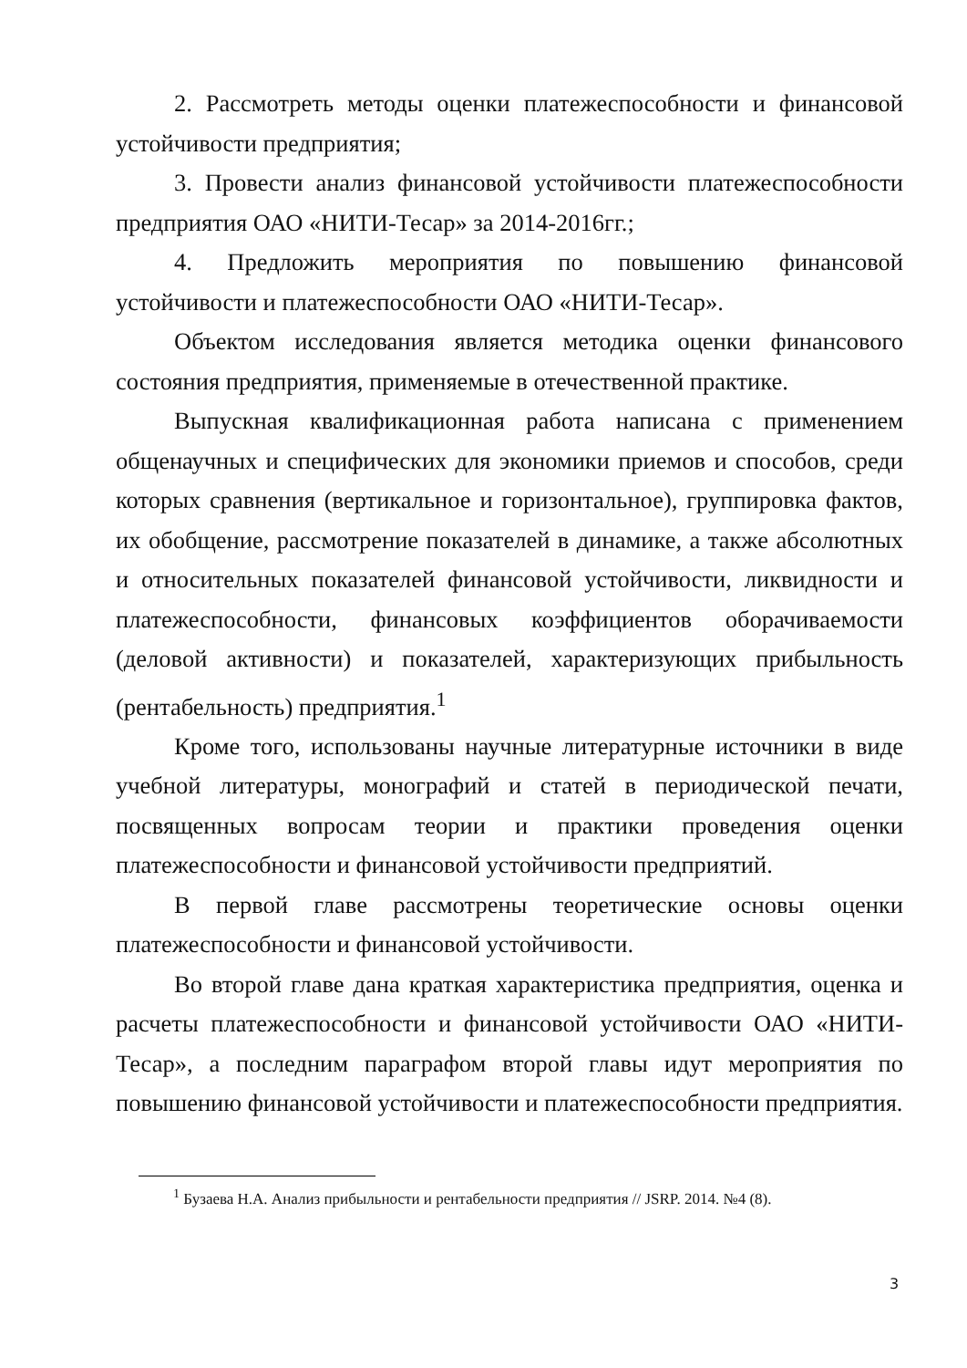2. Рассмотреть методы оценки платежеспособности и финансовой устойчивости предприятия;
3. Провести анализ финансовой устойчивости платежеспособности предприятия ОАО «НИТИ-Тесар» за 2014-2016гг.;
4. Предложить мероприятия по повышению финансовой устойчивости и платежеспособности ОАО «НИТИ-Тесар».
Объектом исследования является методика оценки финансового состояния предприятия, применяемые в отечественной практике.
Выпускная квалификационная работа написана с применением общенаучных и специфических для экономики приемов и способов, среди которых сравнения (вертикальное и горизонтальное), группировка фактов, их обобщение, рассмотрение показателей в динамике, а также абсолютных и относительных показателей финансовой устойчивости, ликвидности и платежеспособности, финансовых коэффициентов оборачиваемости (деловой активности) и показателей, характеризующих прибыльность (рентабельность) предприятия.<sup>1</sup>
Кроме того, использованы научные литературные источники в виде учебной литературы, монографий и статей в периодической печати, посвященных вопросам теории и практики проведения оценки платежеспособности и финансовой устойчивости предприятий.
В первой главе рассмотрены теоретические основы оценки платежеспособности и финансовой устойчивости.
Во второй главе дана краткая характеристика предприятия, оценка и расчеты платежеспособности и финансовой устойчивости ОАО «НИТИ-Тесар», а последним параграфом второй главы идут мероприятия по повышению финансовой устойчивости и платежеспособности предприятия.
<sup>1</sup> Бузаева Н.А. Анализ прибыльности и рентабельности предприятия // JSRP. 2014. №4 (8).
3